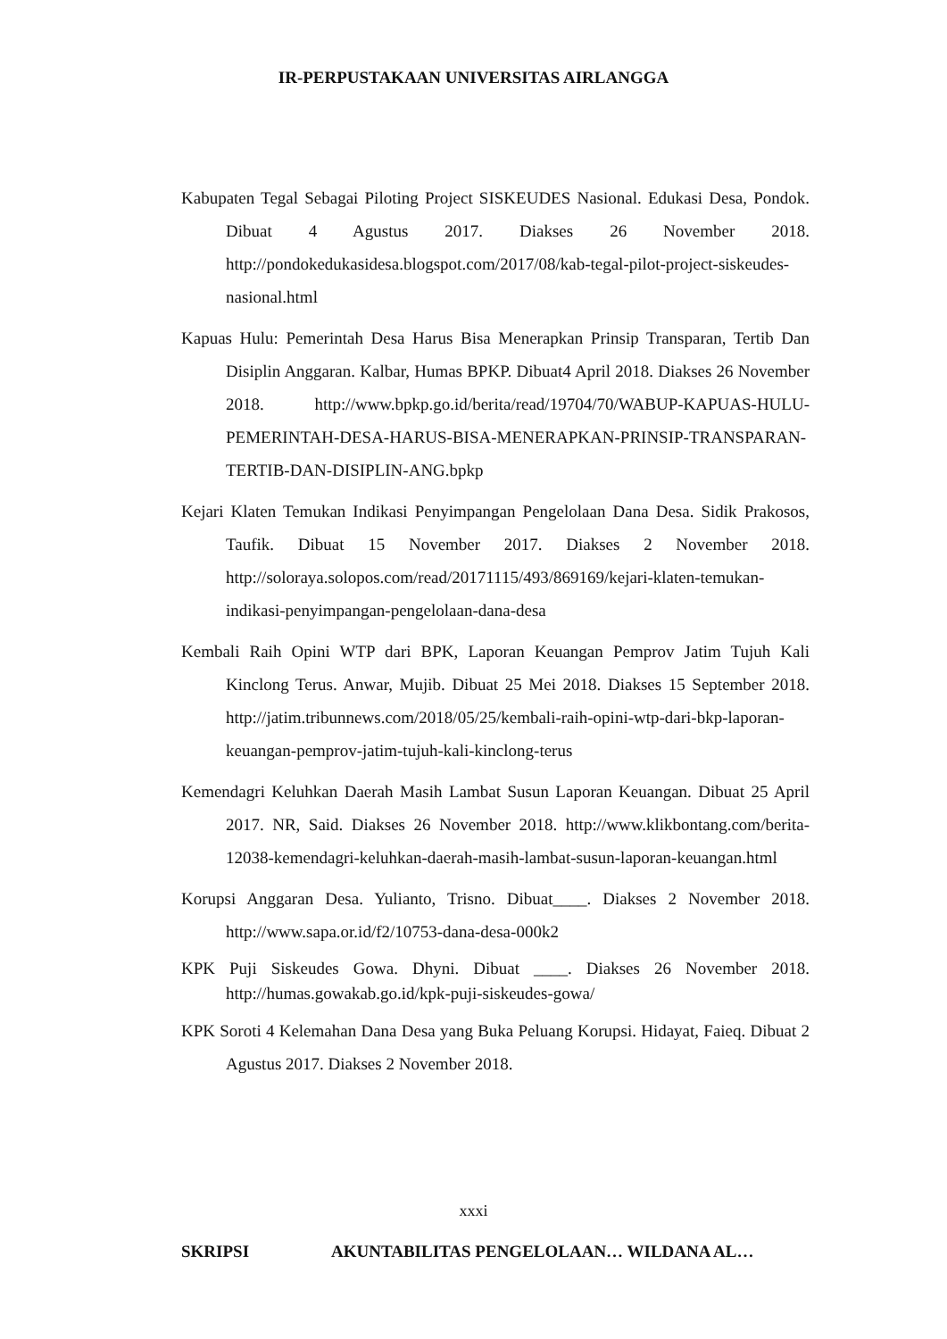IR-PERPUSTAKAAN UNIVERSITAS AIRLANGGA
Kabupaten Tegal Sebagai Piloting Project SISKEUDES Nasional. Edukasi Desa, Pondok. Dibuat 4 Agustus 2017. Diakses 26 November 2018. http://pondokedukasidesa.blogspot.com/2017/08/kab-tegal-pilot-project-siskeudes-nasional.html
Kapuas Hulu: Pemerintah Desa Harus Bisa Menerapkan Prinsip Transparan, Tertib Dan Disiplin Anggaran. Kalbar, Humas BPKP. Dibuat4 April 2018. Diakses 26 November 2018. http://www.bpkp.go.id/berita/read/19704/70/WABUP-KAPUAS-HULU-PEMERINTAH-DESA-HARUS-BISA-MENERAPKAN-PRINSIP-TRANSPARAN-TERTIB-DAN-DISIPLIN-ANG.bpkp
Kejari Klaten Temukan Indikasi Penyimpangan Pengelolaan Dana Desa. Sidik Prakosos, Taufik. Dibuat 15 November 2017. Diakses 2 November 2018. http://soloraya.solopos.com/read/20171115/493/869169/kejari-klaten-temukan-indikasi-penyimpangan-pengelolaan-dana-desa
Kembali Raih Opini WTP dari BPK, Laporan Keuangan Pemprov Jatim Tujuh Kali Kinclong Terus. Anwar, Mujib. Dibuat 25 Mei 2018. Diakses 15 September 2018. http://jatim.tribunnews.com/2018/05/25/kembali-raih-opini-wtp-dari-bkp-laporan-keuangan-pemprov-jatim-tujuh-kali-kinclong-terus
Kemendagri Keluhkan Daerah Masih Lambat Susun Laporan Keuangan. Dibuat 25 April 2017. NR, Said. Diakses 26 November 2018. http://www.klikbontang.com/berita-12038-kemendagri-keluhkan-daerah-masih-lambat-susun-laporan-keuangan.html
Korupsi Anggaran Desa. Yulianto, Trisno. Dibuat____. Diakses 2 November 2018. http://www.sapa.or.id/f2/10753-dana-desa-000k2
KPK Puji Siskeudes Gowa. Dhyni. Dibuat ____. Diakses 26 November 2018. http://humas.gowakab.go.id/kpk-puji-siskeudes-gowa/
KPK Soroti 4 Kelemahan Dana Desa yang Buka Peluang Korupsi. Hidayat, Faieq. Dibuat 2 Agustus 2017. Diakses 2 November 2018.
xxxi
SKRIPSI AKUNTABILITAS PENGELOLAAN… WILDANA AL…